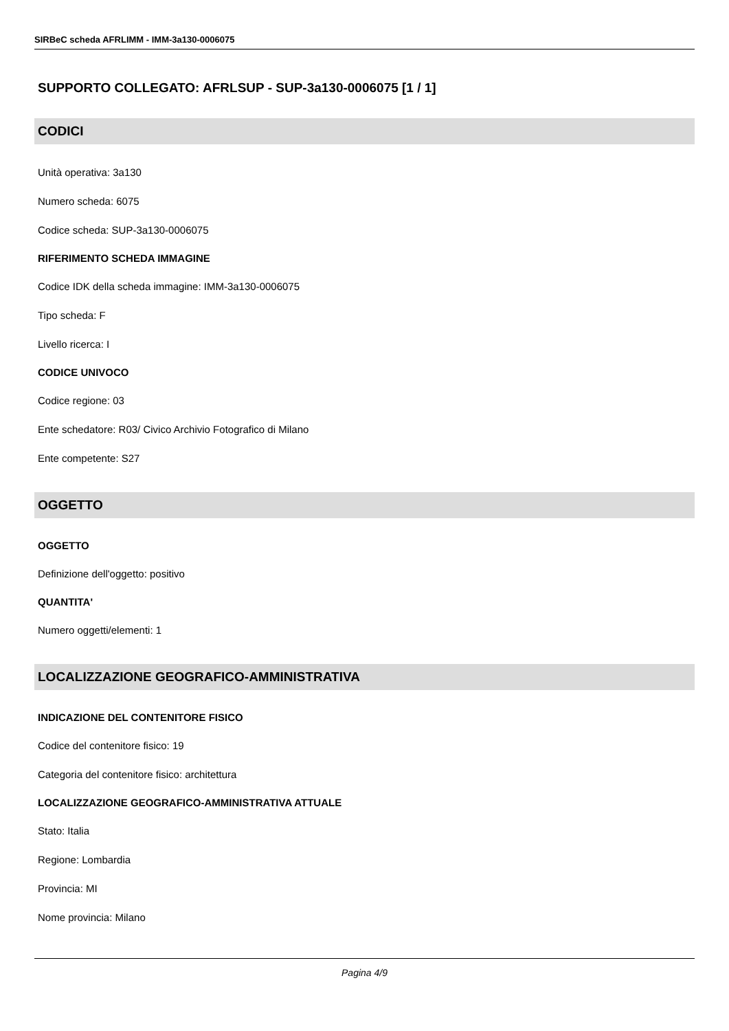SIRBeC scheda AFRLIMM - IMM-3a130-0006075
SUPPORTO COLLEGATO: AFRLSUP - SUP-3a130-0006075 [1 / 1]
CODICI
Unità operativa: 3a130
Numero scheda: 6075
Codice scheda: SUP-3a130-0006075
RIFERIMENTO SCHEDA IMMAGINE
Codice IDK della scheda immagine: IMM-3a130-0006075
Tipo scheda: F
Livello ricerca: I
CODICE UNIVOCO
Codice regione: 03
Ente schedatore: R03/ Civico Archivio Fotografico di Milano
Ente competente: S27
OGGETTO
OGGETTO
Definizione dell'oggetto: positivo
QUANTITA'
Numero oggetti/elementi: 1
LOCALIZZAZIONE GEOGRAFICO-AMMINISTRATIVA
INDICAZIONE DEL CONTENITORE FISICO
Codice del contenitore fisico: 19
Categoria del contenitore fisico: architettura
LOCALIZZAZIONE GEOGRAFICO-AMMINISTRATIVA ATTUALE
Stato: Italia
Regione: Lombardia
Provincia: MI
Nome provincia: Milano
Pagina 4/9